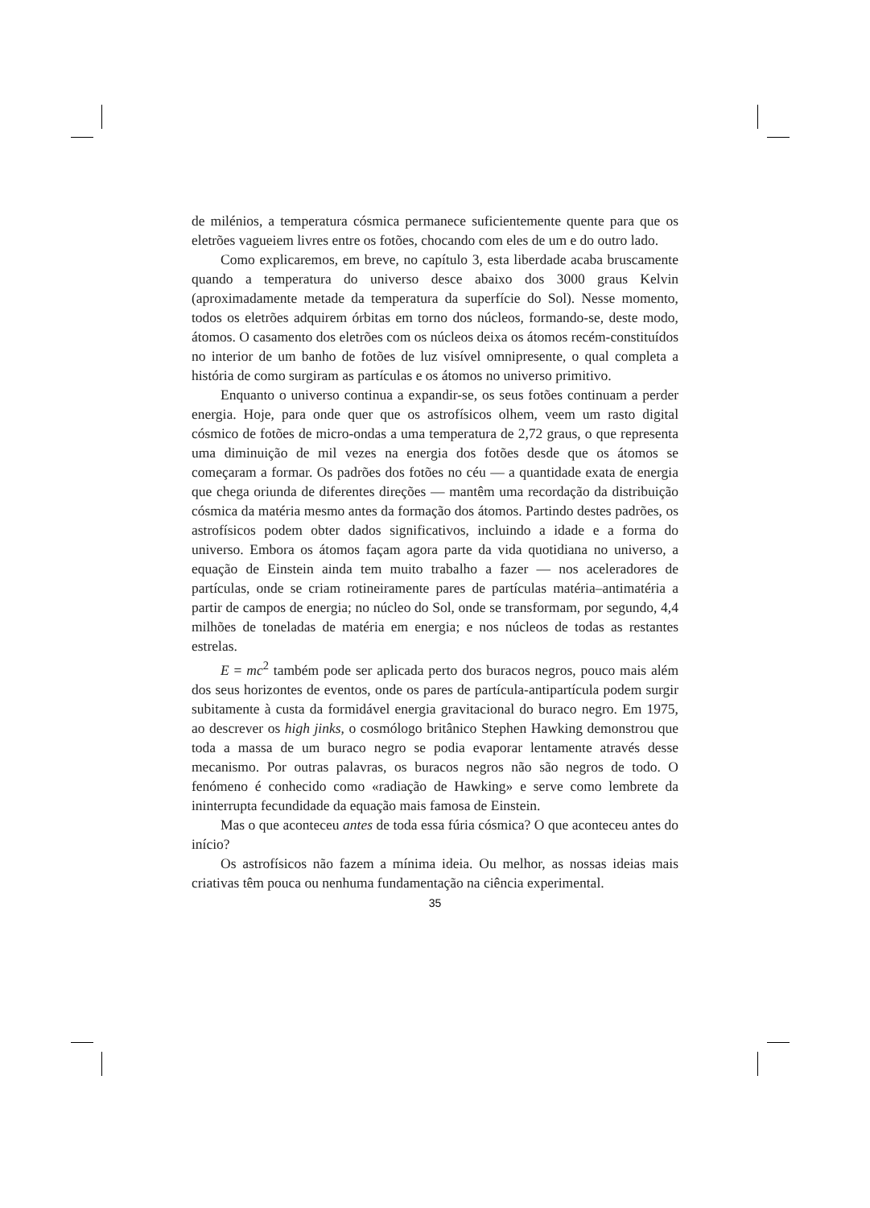de milénios, a temperatura cósmica permanece suficientemente quente para que os eletrões vagueiem livres entre os fotões, chocando com eles de um e do outro lado.
Como explicaremos, em breve, no capítulo 3, esta liberdade acaba bruscamente quando a temperatura do universo desce abaixo dos 3000 graus Kelvin (aproximadamente metade da temperatura da superfície do Sol). Nesse momento, todos os eletrões adquirem órbitas em torno dos núcleos, formando-se, deste modo, átomos. O casamento dos eletrões com os núcleos deixa os átomos recém-constituídos no interior de um banho de fotões de luz visível omnipresente, o qual completa a história de como surgiram as partículas e os átomos no universo primitivo.
Enquanto o universo continua a expandir-se, os seus fotões continuam a perder energia. Hoje, para onde quer que os astrofísicos olhem, veem um rasto digital cósmico de fotões de micro-ondas a uma temperatura de 2,72 graus, o que representa uma diminuição de mil vezes na energia dos fotões desde que os átomos se começaram a formar. Os padrões dos fotões no céu — a quantidade exata de energia que chega oriunda de diferentes direções — mantêm uma recordação da distribuição cósmica da matéria mesmo antes da formação dos átomos. Partindo destes padrões, os astrofísicos podem obter dados significativos, incluindo a idade e a forma do universo. Embora os átomos façam agora parte da vida quotidiana no universo, a equação de Einstein ainda tem muito trabalho a fazer — nos aceleradores de partículas, onde se criam rotineiramente pares de partículas matéria–antimatéria a partir de campos de energia; no núcleo do Sol, onde se transformam, por segundo, 4,4 milhões de toneladas de matéria em energia; e nos núcleos de todas as restantes estrelas.
E = mc<sup>2</sup> também pode ser aplicada perto dos buracos negros, pouco mais além dos seus horizontes de eventos, onde os pares de partícula-antipartícula podem surgir subitamente à custa da formidável energia gravitacional do buraco negro. Em 1975, ao descrever os high jinks, o cosmólogo britânico Stephen Hawking demonstrou que toda a massa de um buraco negro se podia evaporar lentamente através desse mecanismo. Por outras palavras, os buracos negros não são negros de todo. O fenómeno é conhecido como «radiação de Hawking» e serve como lembrete da ininterrupta fecundidade da equação mais famosa de Einstein.
Mas o que aconteceu antes de toda essa fúria cósmica? O que aconteceu antes do início?
Os astrofísicos não fazem a mínima ideia. Ou melhor, as nossas ideias mais criativas têm pouca ou nenhuma fundamentação na ciência experimental.
35